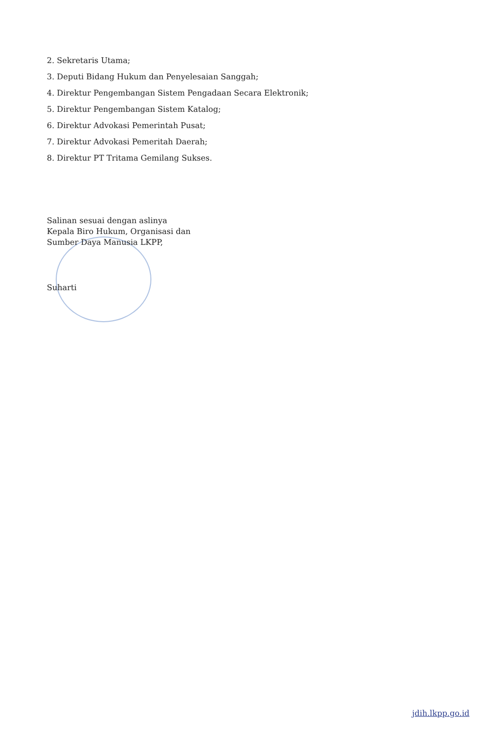2. Sekretaris Utama;
3. Deputi Bidang Hukum dan Penyelesaian Sanggah;
4. Direktur Pengembangan Sistem Pengadaan Secara Elektronik;
5. Direktur Pengembangan Sistem Katalog;
6. Direktur Advokasi Pemerintah Pusat;
7. Direktur Advokasi Pemeritah Daerah;
8. Direktur PT Tritama Gemilang Sukses.
Salinan sesuai dengan aslinya
Kepala Biro Hukum, Organisasi dan
Sumber Daya Manusia LKPP,
Suharti
jdih.lkpp.go.id